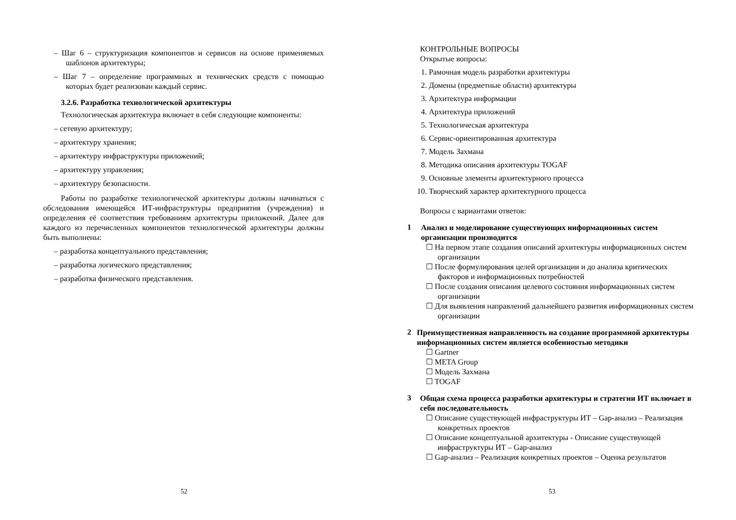– Шаг 6 – структуризация компонентов и сервисов на основе применяемых шаблонов архитектуры;
– Шаг 7 – определение программных и технических средств с помощью которых будет реализован каждый сервис.
3.2.6. Разработка технологической архитектуры
Технологическая архитектура включает в себя следующие компоненты:
– сетевую архитектуру;
– архитектуру хранения;
– архитектуру инфраструктуры приложений;
– архитектуру управления;
– архитектуру безопасности.
Работы по разработке технологической архитектуры должны начинаться с обследования имеющейся ИТ-инфраструктуры предприятия (учреждения) и определения её соответствия требованиям архитектуры приложений. Далее для каждого из перечисленных компонентов технологической архитектуры должны быть выполнены:
– разработка концептуального представления;
– разработка логического представления;
– разработка физического представления.
52
КОНТРОЛЬНЫЕ ВОПРОСЫ
Открытые вопросы:
1. Рамочная модель разработки архитектуры
2. Домены (предметные области) архитектуры
3. Архитектура информации
4. Архитектура приложений
5. Технологическая архитектура
6. Сервис-ориентированная архитектура
7. Модель Захмана
8. Методика описания архитектуры TOGAF
9. Основные элементы архитектурного процесса
10. Творческий характер архитектурного процесса
Вопросы с вариантами ответов:
1
Анализ и моделирование существующих информационных систем организации производится
☐ На первом этапе создания описаний архитектуры информационных систем организации
☐ После формулирования целей организации и до анализа критических факторов и информационных потребностей
☐ После создания описания целевого состояния информационных систем организации
☐ Для выявления направлений дальнейшего развития информационных систем организации
2
Преимущественная направленность на создание программной архитектуры информационных систем является особенностью методики
☐ Gartner
☐ META Group
☐ Модель Захмана
☐ TOGAF
3
Общая схема процесса разработки архитектуры и стратегии ИТ включает в себя последовательность
☐ Описание существующей инфраструктуры ИТ – Gap-анализ – Реализация конкретных проектов
☐ Описание концептуальной архитектуры - Описание существующей инфраструктуры ИТ – Gap-анализ
☐ Gap-анализ – Реализация конкретных проектов – Оценка результатов
53